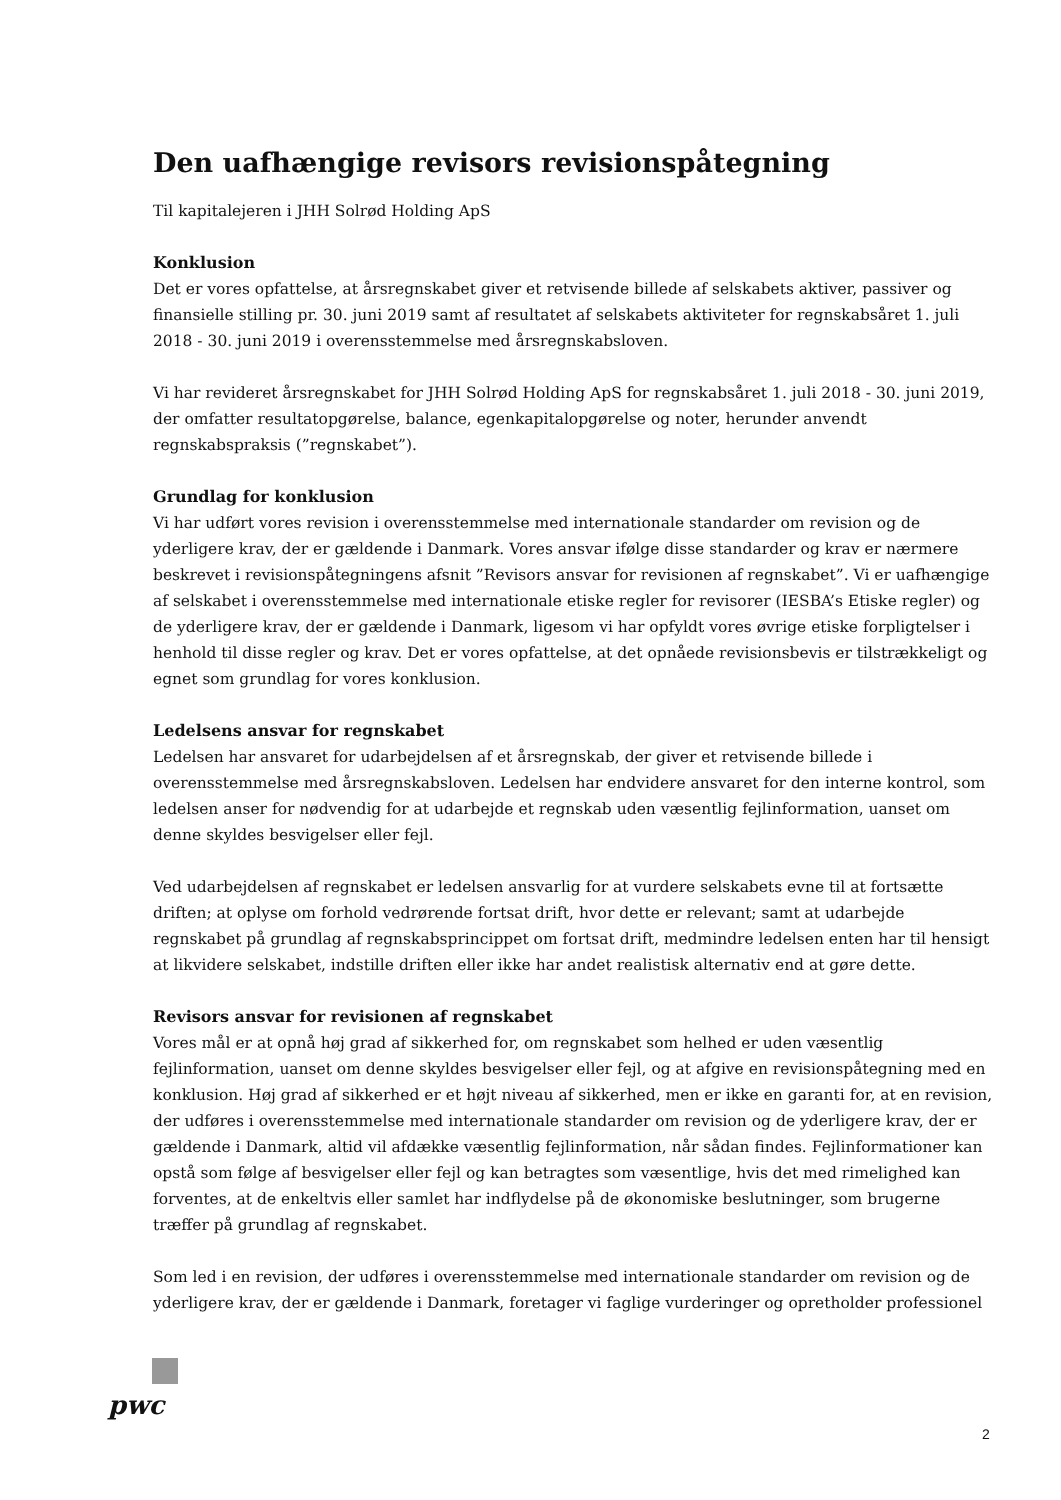Den uafhængige revisors revisionspåtegning
Til kapitalejeren i JHH Solrød Holding ApS
Konklusion
Det er vores opfattelse, at årsregnskabet giver et retvisende billede af selskabets aktiver, passiver og finansielle stilling pr. 30. juni 2019 samt af resultatet af selskabets aktiviteter for regnskabsåret 1. juli 2018 - 30. juni 2019 i overensstemmelse med årsregnskabsloven.
Vi har revideret årsregnskabet for JHH Solrød Holding ApS for regnskabsåret 1. juli 2018 - 30. juni 2019, der omfatter resultatopgørelse, balance, egenkapitalopgørelse og noter, herunder anvendt regnskabspraksis (”regnskabet”).
Grundlag for konklusion
Vi har udført vores revision i overensstemmelse med internationale standarder om revision og de yderligere krav, der er gældende i Danmark. Vores ansvar ifølge disse standarder og krav er nærmere beskrevet i revisionspåtegningens afsnit ”Revisors ansvar for revisionen af regnskabet”. Vi er uafhængige af selskabet i overensstemmelse med internationale etiske regler for revisorer (IESBA’s Etiske regler) og de yderligere krav, der er gældende i Danmark, ligesom vi har opfyldt vores øvrige etiske forpligtelser i henhold til disse regler og krav. Det er vores opfattelse, at det opnåede revisionsbevis er tilstrækkeligt og egnet som grundlag for vores konklusion.
Ledelsens ansvar for regnskabet
Ledelsen har ansvaret for udarbejdelsen af et årsregnskab, der giver et retvisende billede i overensstemmelse med årsregnskabsloven. Ledelsen har endvidere ansvaret for den interne kontrol, som ledelsen anser for nødvendig for at udarbejde et regnskab uden væsentlig fejlinformation, uanset om denne skyldes besvigelser eller fejl.
Ved udarbejdelsen af regnskabet er ledelsen ansvarlig for at vurdere selskabets evne til at fortsætte driften; at oplyse om forhold vedrørende fortsat drift, hvor dette er relevant; samt at udarbejde regnskabet på grundlag af regnskabsprincippet om fortsat drift, medmindre ledelsen enten har til hensigt at likvidere selskabet, indstille driften eller ikke har andet realistisk alternativ end at gøre dette.
Revisors ansvar for revisionen af regnskabet
Vores mål er at opnå høj grad af sikkerhed for, om regnskabet som helhed er uden væsentlig fejlinformation, uanset om denne skyldes besvigelser eller fejl, og at afgive en revisionspåtegning med en konklusion. Høj grad af sikkerhed er et højt niveau af sikkerhed, men er ikke en garanti for, at en revision, der udføres i overensstemmelse med internationale standarder om revision og de yderligere krav, der er gældende i Danmark, altid vil afdække væsentlig fejlinformation, når sådan findes. Fejlinformationer kan opstå som følge af besvigelser eller fejl og kan betragtes som væsentlige, hvis det med rimelighed kan forventes, at de enkeltvis eller samlet har indflydelse på de økonomiske beslutninger, som brugerne træffer på grundlag af regnskabet.
Som led i en revision, der udføres i overensstemmelse med internationale standarder om revision og de yderligere krav, der er gældende i Danmark, foretager vi faglige vurderinger og opretholder professionel
pwc
2